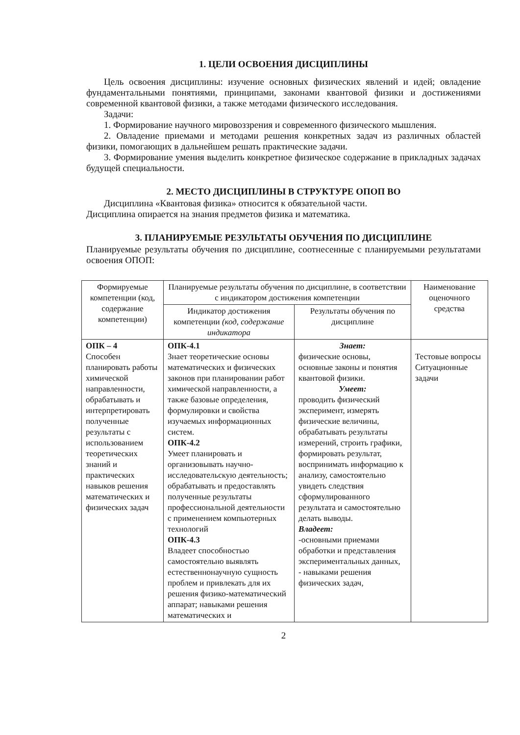1. ЦЕЛИ ОСВОЕНИЯ ДИСЦИПЛИНЫ
Цель освоения дисциплины: изучение основных физических явлений и идей; овладение фундаментальными понятиями, принципами, законами квантовой физики и достижениями современной квантовой физики, а также методами физического исследования.
Задачи:
1. Формирование научного мировоззрения и современного физического мышления.
2. Овладение приемами и методами решения конкретных задач из различных областей физики, помогающих в дальнейшем решать практические задачи.
3. Формирование умения выделить конкретное физическое содержание в прикладных задачах будущей специальности.
2. МЕСТО ДИСЦИПЛИНЫ В СТРУКТУРЕ ОПОП ВО
Дисциплина «Квантовая физика» относится к обязательной части.
Дисциплина опирается на знания предметов физика и математика.
3. ПЛАНИРУЕМЫЕ РЕЗУЛЬТАТЫ ОБУЧЕНИЯ ПО ДИСЦИПЛИНЕ
Планируемые результаты обучения по дисциплине, соотнесенные с планируемыми результатами освоения ОПОП:
| Формируемые компетенции (код, содержание компетенции) | Планируемые результаты обучения по дисциплине, в соответствии с индикатором достижения компетенции | | Наименование оценочного средства |
| --- | --- | --- | --- |
| | Индикатор достижения компетенции (код, содержание индикатора | Результаты обучения по дисциплине | |
| ОПК – 4 Способен планировать работы химической направленности, обрабатывать и интерпретировать полученные результаты с использованием теоретических знаний и практических навыков решения математических и физических задач | ОПК-4.1 Знает теоретические основы математических и физических законов при планировании работ химической направленности, а также базовые определения, формулировки и свойства изучаемых информационных систем. ОПК-4.2 Умеет планировать и организовывать научно-исследовательскую деятельность; обрабатывать и предоставлять полученные результаты профессиональной деятельности с применением компьютерных технологий ОПК-4.3 Владеет способностью самостоятельно выявлять естественнонаучную сущность проблем и привлекать для их решения физико-математический аппарат; навыками решения математических и | Знает: физические основы, основные законы и понятия квантовой физики. Умеет: проводить физический эксперимент, измерять физические величины, обрабатывать результаты измерений, строить графики, формировать результат, воспринимать информацию к анализу, самостоятельно увидеть следствия сформулированного результата и самостоятельно делать выводы. Владеет: -основными приемами обработки и представления экспериментальных данных, - навыками решения физических задач, | Тестовые вопросы Ситуационные задачи |
2